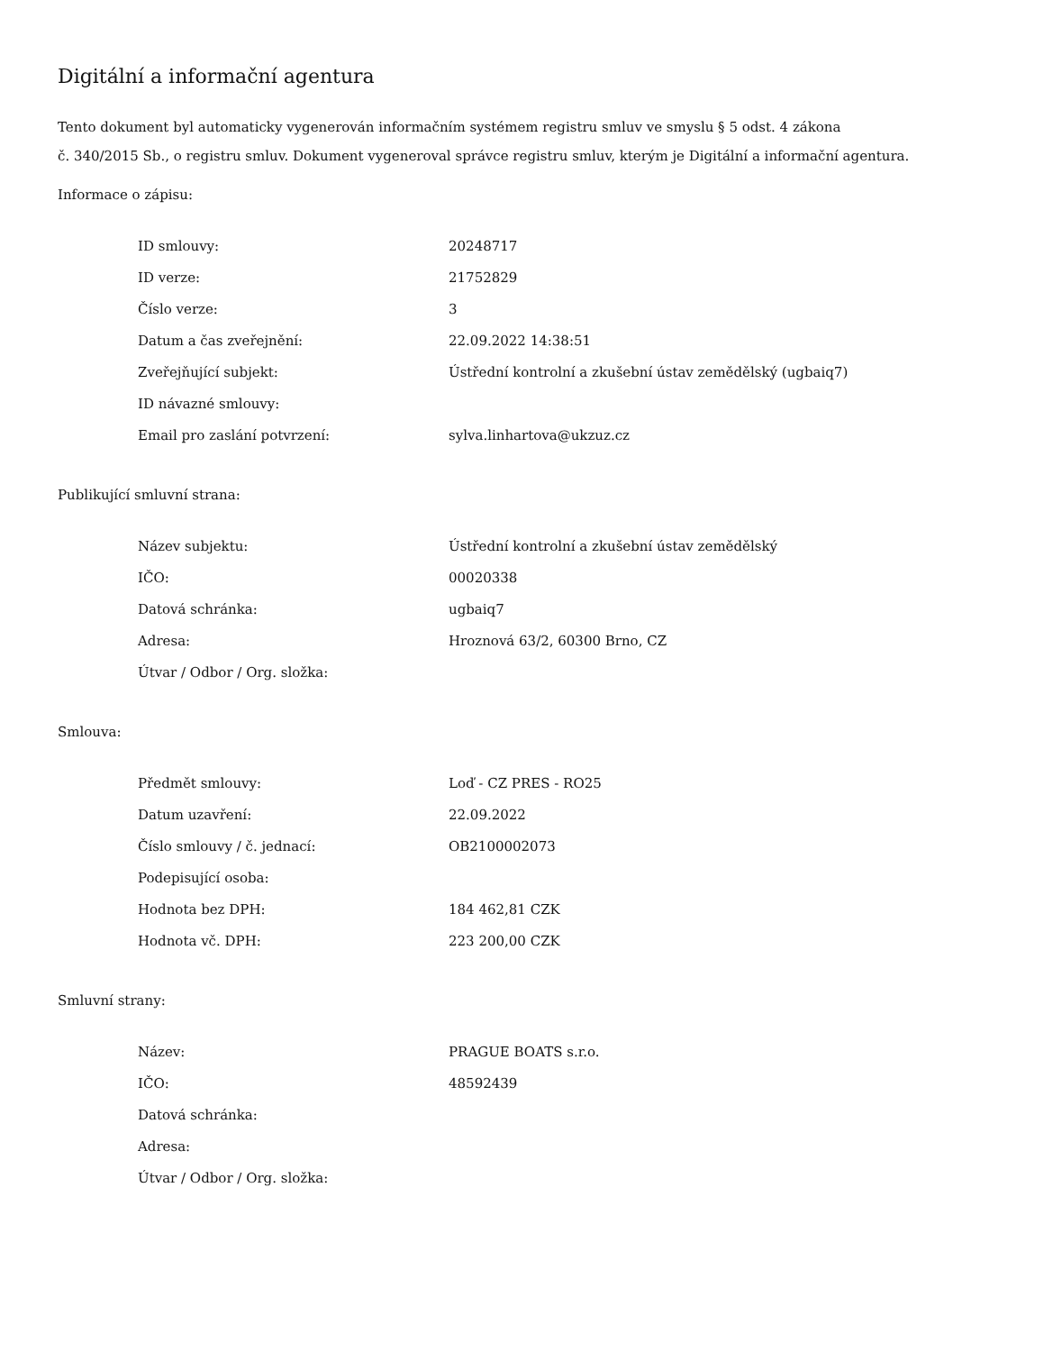Digitální a informační agentura
Tento dokument byl automaticky vygenerován informačním systémem registru smluv ve smyslu § 5 odst. 4 zákona
č. 340/2015 Sb., o registru smluv. Dokument vygeneroval správce registru smluv, kterým je Digitální a informační agentura.
Informace o zápisu:
| ID smlouvy: | 20248717 |
| ID verze: | 21752829 |
| Číslo verze: | 3 |
| Datum a čas zveřejnění: | 22.09.2022 14:38:51 |
| Zveřejňující subjekt: | Ústřední kontrolní a zkušební ústav zemědělský (ugbaiq7) |
| ID návazné smlouvy: | |
| Email pro zaslání potvrzení: | sylva.linhartova@ukzuz.cz |
Publikující smluvní strana:
| Název subjektu: | Ústřední kontrolní a zkušební ústav zemědělský |
| IČO: | 00020338 |
| Datová schránka: | ugbaiq7 |
| Adresa: | Hroznová 63/2, 60300 Brno, CZ |
| Útvar / Odbor / Org. složka: | |
Smlouva:
| Předmět smlouvy: | Loď - CZ PRES - RO25 |
| Datum uzavření: | 22.09.2022 |
| Číslo smlouvy / č. jednací: | OB2100002073 |
| Podepisující osoba: | |
| Hodnota bez DPH: | 184 462,81 CZK |
| Hodnota vč. DPH: | 223 200,00 CZK |
Smluvní strany:
| Název: | PRAGUE BOATS s.r.o. |
| IČO: | 48592439 |
| Datová schránka: | |
| Adresa: | |
| Útvar / Odbor / Org. složka: | |